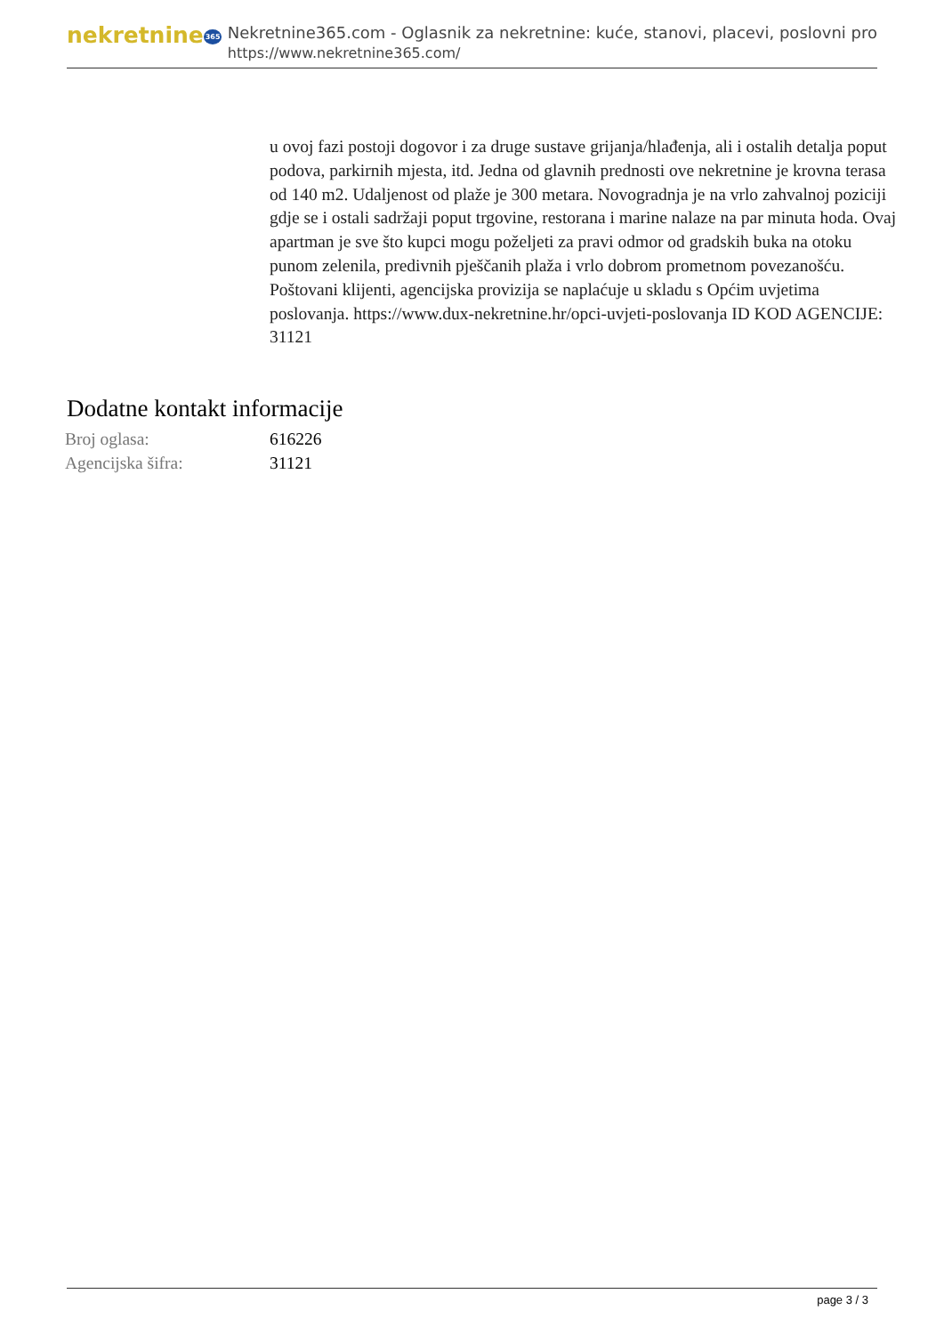nekretnine365
Nekretnine365.com - Oglasnik za nekretnine: kuće, stanovi, placevi, poslovni pro
https://www.nekretnine365.com/
u ovoj fazi postoji dogovor i za druge sustave grijanja/hlađenja, ali i ostalih detalja poput podova, parkirnih mjesta, itd. Jedna od glavnih prednosti ove nekretnine je krovna terasa od 140 m2. Udaljenost od plaže je 300 metara. Novogradnja je na vrlo zahvalnoj poziciji gdje se i ostali sadržaji poput trgovine, restorana i marine nalaze na par minuta hoda. Ovaj apartman je sve što kupci mogu poželjeti za pravi odmor od gradskih buka na otoku punom zelenila, predivnih pješčanih plaža i vrlo dobrom prometnom povezanošću. Poštovani klijenti, agencijska provizija se naplaćuje u skladu s Općim uvjetima poslovanja. https://www.dux-nekretnine.hr/opci-uvjeti-poslovanja ID KOD AGENCIJE: 31121
Dodatne kontakt informacije
| Broj oglasa: | 616226 |
| Agencijska šifra: | 31121 |
page 3 / 3